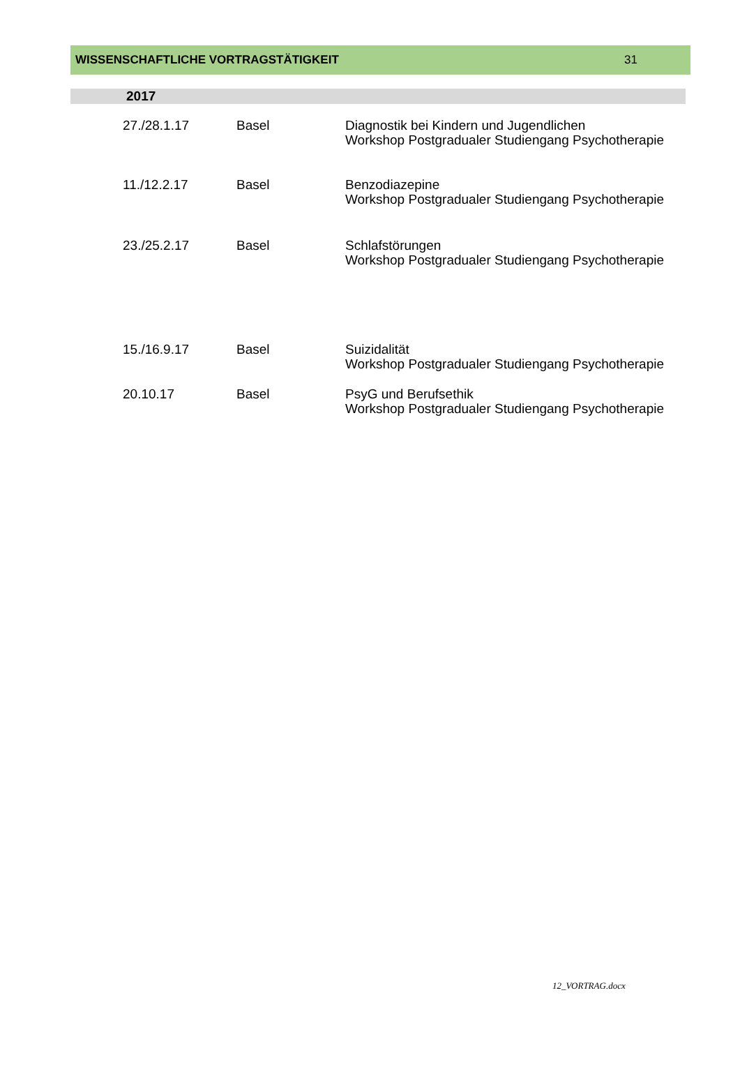WISSENSCHAFTLICHE VORTRAGSTÄTIGKEIT 31
2017
| 27./28.1.17 | Basel | Diagnostik bei Kindern und Jugendlichen Workshop Postgradualer Studiengang Psychotherapie |
| 11./12.2.17 | Basel | Benzodiazepine Workshop Postgradualer Studiengang Psychotherapie |
| 23./25.2.17 | Basel | Schlafstörungen Workshop Postgradualer Studiengang Psychotherapie |
| 15./16.9.17 | Basel | Suizidalität Workshop Postgradualer Studiengang Psychotherapie |
| 20.10.17 | Basel | PsyG und Berufsethik Workshop Postgradualer Studiengang Psychotherapie |
12_VORTRAG.docx